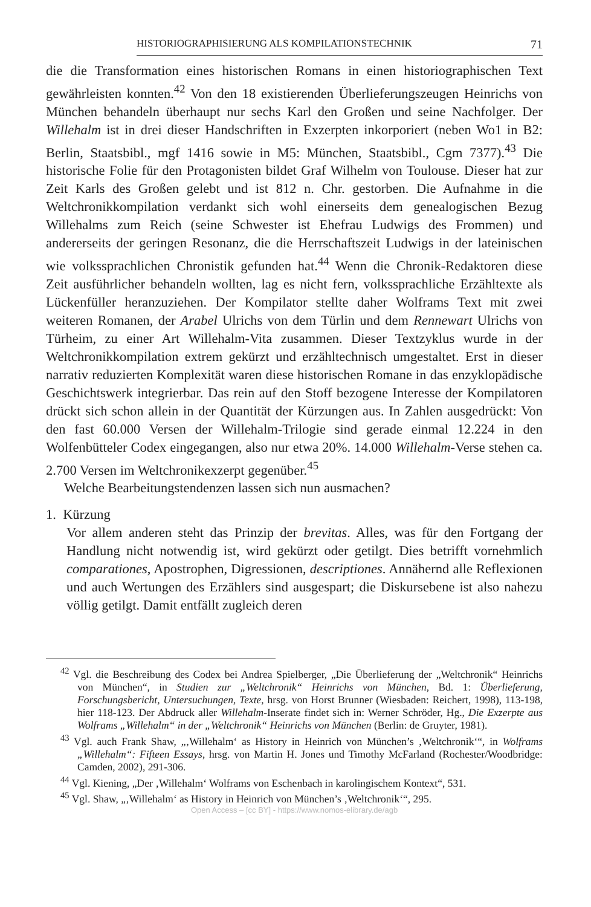HISTORIOGRAPHISIERUNG ALS KOMPILATIONSTECHNIK 71
die die Transformation eines historischen Romans in einen historiographischen Text gewährleisten konnten.<sup>42</sup> Von den 18 existierenden Überlieferungszeugen Heinrichs von München behandeln überhaupt nur sechs Karl den Großen und seine Nachfolger. Der Willehalm ist in drei dieser Handschriften in Exzerpten inkorporiert (neben Wo1 in B2: Berlin, Staatsbibl., mgf 1416 sowie in M5: München, Staatsbibl., Cgm 7377).<sup>43</sup> Die historische Folie für den Protagonisten bildet Graf Wilhelm von Toulouse. Dieser hat zur Zeit Karls des Großen gelebt und ist 812 n. Chr. gestorben. Die Aufnahme in die Weltchronikkompilation verdankt sich wohl einerseits dem genealogischen Bezug Willehalms zum Reich (seine Schwester ist Ehefrau Ludwigs des Frommen) und andererseits der geringen Resonanz, die die Herrschaftszeit Ludwigs in der lateinischen wie volkssprachlichen Chronistik gefunden hat.<sup>44</sup> Wenn die Chronik-Redaktoren diese Zeit ausführlicher behandeln wollten, lag es nicht fern, volkssprachliche Erzähltexte als Lückenfüller heranzuziehen. Der Kompilator stellte daher Wolframs Text mit zwei weiteren Romanen, der Arabel Ulrichs von dem Türlin und dem Rennewart Ulrichs von Türheim, zu einer Art Willehalm-Vita zusammen. Dieser Textzyklus wurde in der Weltchronikkompilation extrem gekürzt und erzähltechnisch umgestaltet. Erst in dieser narrativ reduzierten Komplexität waren diese historischen Romane in das enzyklopädische Geschichtswerk integrierbar. Das rein auf den Stoff bezogene Interesse der Kompilatoren drückt sich schon allein in der Quantität der Kürzungen aus. In Zahlen ausgedrückt: Von den fast 60.000 Versen der Willehalm-Trilogie sind gerade einmal 12.224 in den Wolfenbütteler Codex eingegangen, also nur etwa 20%. 14.000 Willehalm-Verse stehen ca. 2.700 Versen im Weltchronikexzerpt gegenüber.<sup>45</sup>
Welche Bearbeitungstendenzen lassen sich nun ausmachen?
1. Kürzung
Vor allem anderen steht das Prinzip der brevitas. Alles, was für den Fortgang der Handlung nicht notwendig ist, wird gekürzt oder getilgt. Dies betrifft vornehmlich comparationes, Apostrophen, Digressionen, descriptiones. Annähernd alle Reflexionen und auch Wertungen des Erzählers sind ausgespart; die Diskursebene ist also nahezu völlig getilgt. Damit entfällt zugleich deren
<sup>42</sup> Vgl. die Beschreibung des Codex bei Andrea Spielberger, „Die Überlieferung der „Weltchronik“ Heinrichs von München“, in Studien zur „Weltchronik“ Heinrichs von München, Bd. 1: Überlieferung, Forschungsbericht, Untersuchungen, Texte, hrsg. von Horst Brunner (Wiesbaden: Reichert, 1998), 113-198, hier 118-123. Der Abdruck aller Willehalm-Inserate findet sich in: Werner Schröder, Hg., Die Exzerpte aus Wolframs „Willehalm“ in der „Weltchronik“ Heinrichs von München (Berlin: de Gruyter, 1981).
<sup>43</sup> Vgl. auch Frank Shaw, „‚Willehalm‘ as History in Heinrich von München’s ‚Weltchronik‘“, in Wolframs „Willehalm“: Fifteen Essays, hrsg. von Martin H. Jones und Timothy McFarland (Rochester/Woodbridge: Camden, 2002), 291-306.
<sup>44</sup> Vgl. Kiening, „Der ‚Willehalm‘ Wolframs von Eschenbach in karolingischem Kontext“, 531.
<sup>45</sup> Vgl. Shaw, „‚Willehalm‘ as History in Heinrich von München’s ‚Weltchronik‘“, 295.
Open Access – [cc BY] - https://www.nomos-elibrary.de/agb